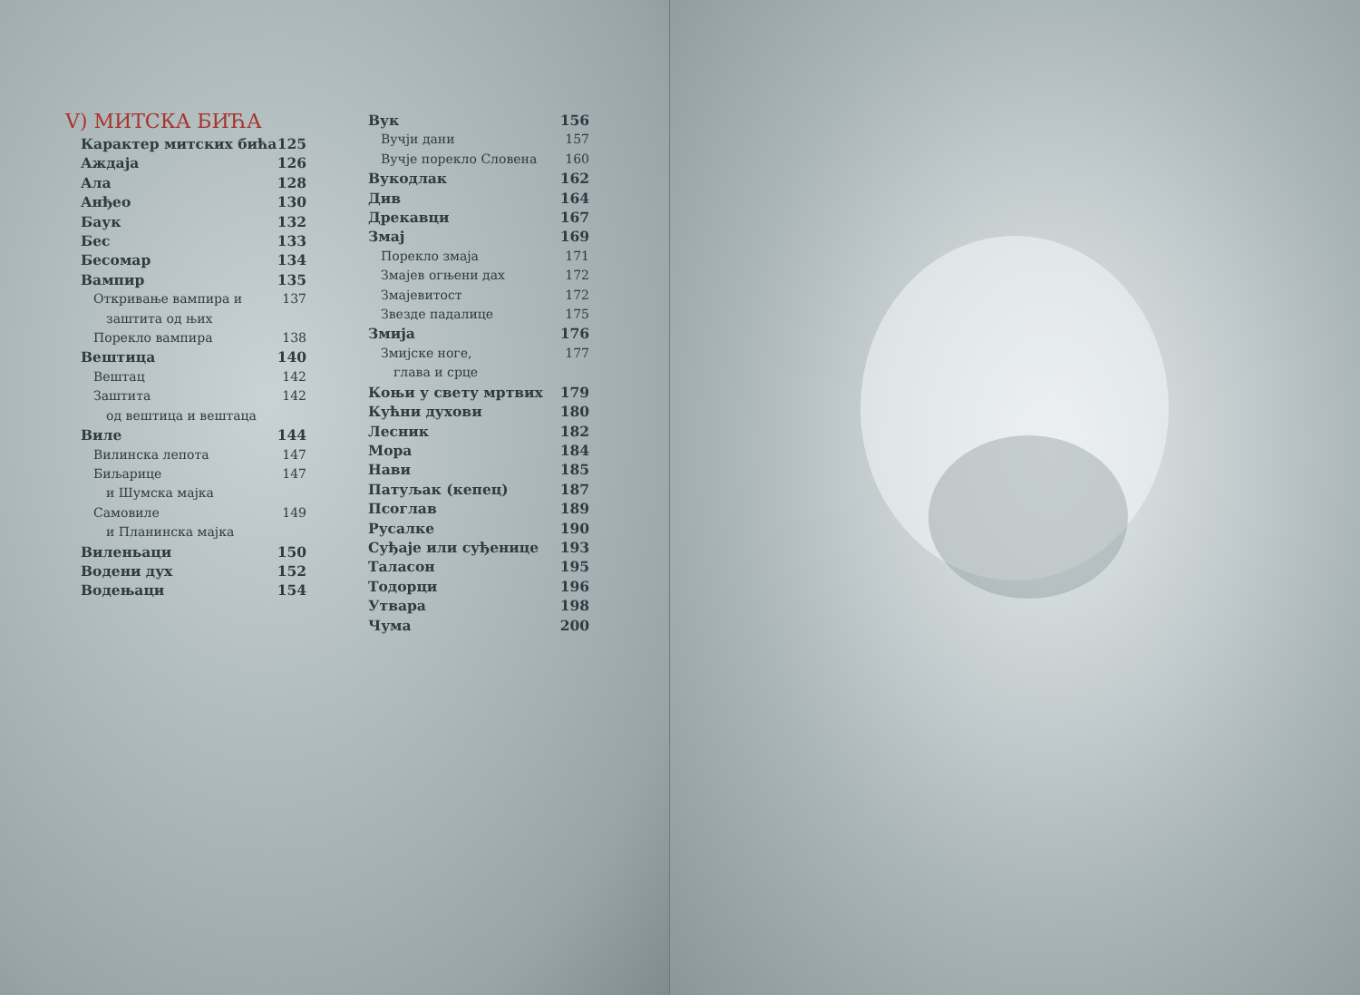V) МИТСКА БИЋА
Карактер митских бића 125
Аждаја 126
Ала 128
Анђео 130
Баук 132
Бес 133
Бесомар 134
Вампир 135
Откривање вампира и 137
заштита од њих
Порекло вампира 138
Вештица 140
Вештац 142
Заштита 142
од вештица и вештаца
Виле 144
Вилинска лепота 147
Биљарице 147
и Шумска мајка
Самовиле 149
и Планинска мајка
Виленьаци 150
Водени дух 152
Водењаци 154
Вук 156
Вучји дани 157
Вучје порекло Словена 160
Вукодлак 162
Див 164
Дрекавци 167
Змај 169
Порекло змаја 171
Змајев огњени дах 172
Змајевитост 172
Звезде падалице 175
Змија 176
Змијске ноге, 177
глава и срце
Коњи у свету мртвих 179
Кућни духови 180
Лесник 182
Мора 184
Нави 185
Патуљак (кепец) 187
Псоглав 189
Русалке 190
Суђаје или суђенице 193
Таласон 195
Тодорци 196
Утвара 198
Чума 200